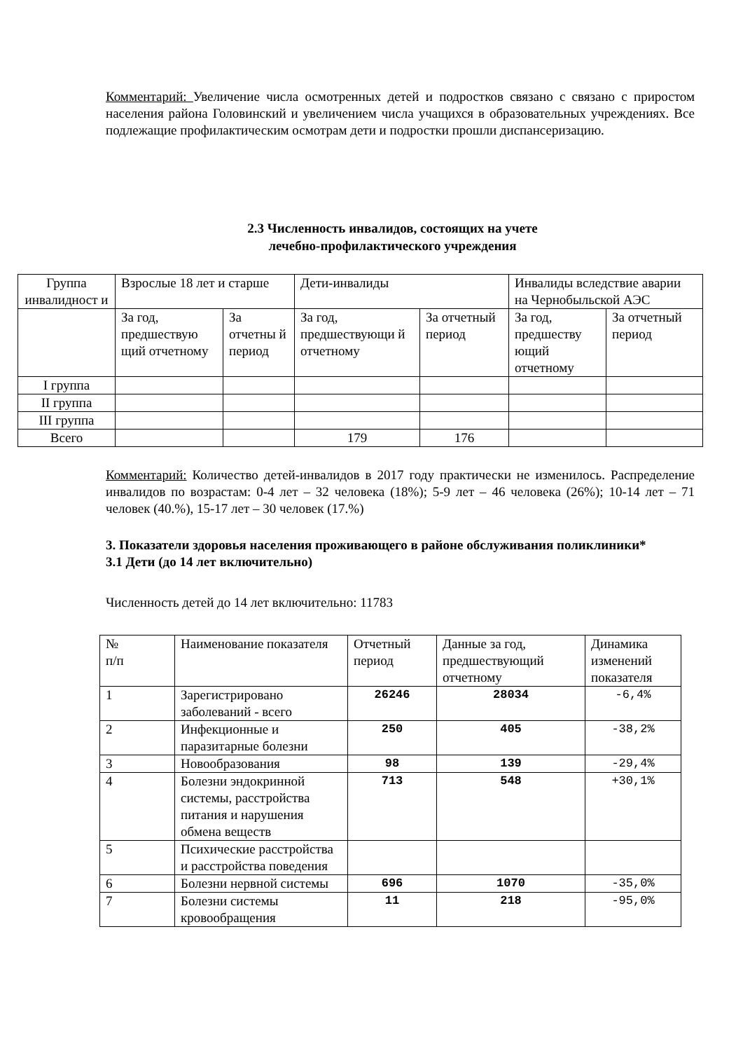Комментарий: Увеличение числа осмотренных детей и подростков связано с связано с приростом населения района Головинский и увеличением числа учащихся в образовательных учреждениях. Все подлежащие профилактическим осмотрам дети и подростки прошли диспансеризацию.
2.3 Численность инвалидов, состоящих на учете
лечебно-профилактического учреждения
| Группа инвалидност и | Взрослые 18 лет и старше | | Дети-инвалиды | | Инвалиды вследствие аварии на Чернобыльской АЭС | |
| | За год, предшествую щий отчетному | За отчетны й период | За год, предшествующи й отчетному | За отчетный период | За год, предшеству ющий отчетному | За отчетный период |
| I группа | | | | | | |
| II группа | | | | | | |
| III группа | | | | | | |
| Всего | | | 179 | 176 | | |
Комментарий: Количество детей-инвалидов в 2017 году практически не изменилось. Распределение инвалидов по возрастам: 0-4 лет – 32 человека (18%); 5-9 лет – 46 человека (26%); 10-14 лет – 71 человек (40.%), 15-17 лет – 30 человек (17.%)
3. Показатели здоровья населения проживающего в районе обслуживания поликлиники*
3.1 Дети (до 14 лет включительно)
Численность детей до 14 лет включительно: 11783
| № п/п | Наименование показателя | Отчетный период | Данные за год, предшествующий отчетному | Динамика изменений показателя |
| 1 | Зарегистрировано заболеваний - всего | 26246 | 28034 | -6,4% |
| 2 | Инфекционные и паразитарные болезни | 250 | 405 | -38,2% |
| 3 | Новообразования | 98 | 139 | -29,4% |
| 4 | Болезни эндокринной системы, расстройства питания и нарушения обмена веществ | 713 | 548 | +30,1% |
| 5 | Психические расстройства и расстройства поведения | | | |
| 6 | Болезни нервной системы | 696 | 1070 | -35,0% |
| 7 | Болезни системы кровообращения | 11 | 218 | -95,0% |